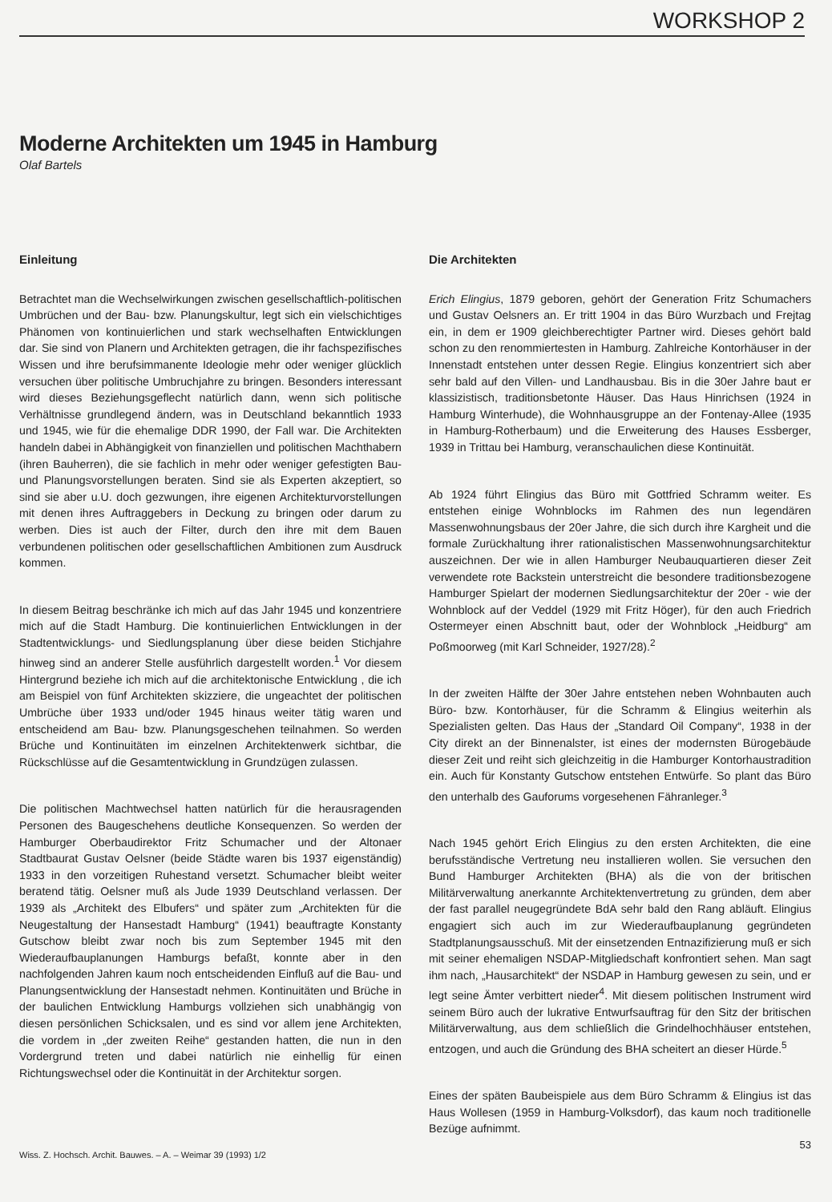WORKSHOP 2
Moderne Architekten um 1945 in Hamburg
Olaf Bartels
Einleitung
Betrachtet man die Wechselwirkungen zwischen gesellschaftlich-politischen Umbrüchen und der Bau- bzw. Planungskultur, legt sich ein vielschichtiges Phänomen von kontinuierlichen und stark wechselhaften Entwicklungen dar. Sie sind von Planern und Architekten getragen, die ihr fachspezifisches Wissen und ihre berufsimmanente Ideologie mehr oder weniger glücklich versuchen über politische Umbruchjahre zu bringen. Besonders interessant wird dieses Beziehungsgeflecht natürlich dann, wenn sich politische Verhältnisse grundlegend ändern, was in Deutschland bekanntlich 1933 und 1945, wie für die ehemalige DDR 1990, der Fall war. Die Architekten handeln dabei in Abhängigkeit von finanziellen und politischen Machthabern (ihren Bauherren), die sie fachlich in mehr oder weniger gefestigten Bau- und Planungsvorstellungen beraten. Sind sie als Experten akzeptiert, so sind sie aber u.U. doch gezwungen, ihre eigenen Architekturvorstellungen mit denen ihres Auftraggebers in Deckung zu bringen oder darum zu werben. Dies ist auch der Filter, durch den ihre mit dem Bauen verbundenen politischen oder gesellschaftlichen Ambitionen zum Ausdruck kommen.
In diesem Beitrag beschränke ich mich auf das Jahr 1945 und konzentriere mich auf die Stadt Hamburg. Die kontinuierlichen Entwicklungen in der Stadtentwicklungs- und Siedlungsplanung über diese beiden Stichjahre hinweg sind an anderer Stelle ausführlich dargestellt worden.<sup>1</sup> Vor diesem Hintergrund beziehe ich mich auf die architektonische Entwicklung , die ich am Beispiel von fünf Architekten skizziere, die ungeachtet der politischen Umbrüche über 1933 und/oder 1945 hinaus weiter tätig waren und entscheidend am Bau- bzw. Planungsgeschehen teilnahmen. So werden Brüche und Kontinuitäten im einzelnen Architektenwerk sichtbar, die Rückschlüsse auf die Gesamtentwicklung in Grundzügen zulassen.
Die politischen Machtwechsel hatten natürlich für die herausragenden Personen des Baugeschehens deutliche Konsequenzen. So werden der Hamburger Oberbaudirektor Fritz Schumacher und der Altonaer Stadtbaurat Gustav Oelsner (beide Städte waren bis 1937 eigenständig) 1933 in den vorzeitigen Ruhestand versetzt. Schumacher bleibt weiter beratend tätig. Oelsner muß als Jude 1939 Deutschland verlassen. Der 1939 als „Architekt des Elbufers“ und später zum „Architekten für die Neugestaltung der Hansestadt Hamburg“ (1941) beauftragte Konstanty Gutschow bleibt zwar noch bis zum September 1945 mit den Wiederaufbauplanungen Hamburgs befaßt, konnte aber in den nachfolgenden Jahren kaum noch entscheidenden Einfluß auf die Bau- und Planungsentwicklung der Hansestadt nehmen. Kontinuitäten und Brüche in der baulichen Entwicklung Hamburgs vollziehen sich unabhängig von diesen persönlichen Schicksalen, und es sind vor allem jene Architekten, die vordem in „der zweiten Reihe“ gestanden hatten, die nun in den Vordergrund treten und dabei natürlich nie einhellig für einen Richtungswechsel oder die Kontinuität in der Architektur sorgen.
Die Architekten
Erich Elingius, 1879 geboren, gehört der Generation Fritz Schumachers und Gustav Oelsners an. Er tritt 1904 in das Büro Wurzbach und Frejtag ein, in dem er 1909 gleichberechtigter Partner wird. Dieses gehört bald schon zu den renommiertesten in Hamburg. Zahlreiche Kontorhäuser in der Innenstadt entstehen unter dessen Regie. Elingius konzentriert sich aber sehr bald auf den Villen- und Landhausbau. Bis in die 30er Jahre baut er klassizistisch, traditionsbetonte Häuser. Das Haus Hinrichsen (1924 in Hamburg Winterhude), die Wohnhausgruppe an der Fontenay-Allee (1935 in Hamburg-Rotherbaum) und die Erweiterung des Hauses Essberger, 1939 in Trittau bei Hamburg, veranschaulichen diese Kontinuität.
Ab 1924 führt Elingius das Büro mit Gottfried Schramm weiter. Es entstehen einige Wohnblocks im Rahmen des nun legendären Massenwohnungsbaus der 20er Jahre, die sich durch ihre Kargheit und die formale Zurückhaltung ihrer rationalistischen Massenwohnungsarchitektur auszeichnen. Der wie in allen Hamburger Neubauquartieren dieser Zeit verwendete rote Backstein unterstreicht die besondere traditionsbezogene Hamburger Spielart der modernen Siedlungsarchitektur der 20er - wie der Wohnblock auf der Veddel (1929 mit Fritz Höger), für den auch Friedrich Ostermeyer einen Abschnitt baut, oder der Wohnblock „Heidburg“ am Poßmoorweg (mit Karl Schneider, 1927/28).<sup>2</sup>
In der zweiten Hälfte der 30er Jahre entstehen neben Wohnbauten auch Büro- bzw. Kontorhäuser, für die Schramm & Elingius weiterhin als Spezialisten gelten. Das Haus der „Standard Oil Company“, 1938 in der City direkt an der Binnenalster, ist eines der modernsten Bürogebäude dieser Zeit und reiht sich gleichzeitig in die Hamburger Kontorhaustradition ein. Auch für Konstanty Gutschow entstehen Entwürfe. So plant das Büro den unterhalb des Gauforums vorgesehenen Fähranleger.<sup>3</sup>
Nach 1945 gehört Erich Elingius zu den ersten Architekten, die eine berufsständische Vertretung neu installieren wollen. Sie versuchen den Bund Hamburger Architekten (BHA) als die von der britischen Militärverwaltung anerkannte Architektenvertretung zu gründen, dem aber der fast parallel neugegründete BdA sehr bald den Rang abläuft. Elingius engagiert sich auch im zur Wiederaufbauplanung gegründeten Stadtplanungsausschuß. Mit der einsetzenden Entnazifizierung muß er sich mit seiner ehemaligen NSDAP-Mitgliedschaft konfrontiert sehen. Man sagt ihm nach, „Hausarchitekt“ der NSDAP in Hamburg gewesen zu sein, und er legt seine Ämter verbittert nieder<sup>4</sup>. Mit diesem politischen Instrument wird seinem Büro auch der lukrative Entwurfsauftrag für den Sitz der britischen Militärverwaltung, aus dem schließlich die Grindelhochhäuser entstehen, entzogen, und auch die Gründung des BHA scheitert an dieser Hürde.<sup>5</sup>
Eines der späten Baubeispiele aus dem Büro Schramm & Elingius ist das Haus Wollesen (1959 in Hamburg-Volksdorf), das kaum noch traditionelle Bezüge aufnimmt.
Wiss. Z. Hochsch. Archit. Bauwes. – A. – Weimar 39 (1993) 1/2 53